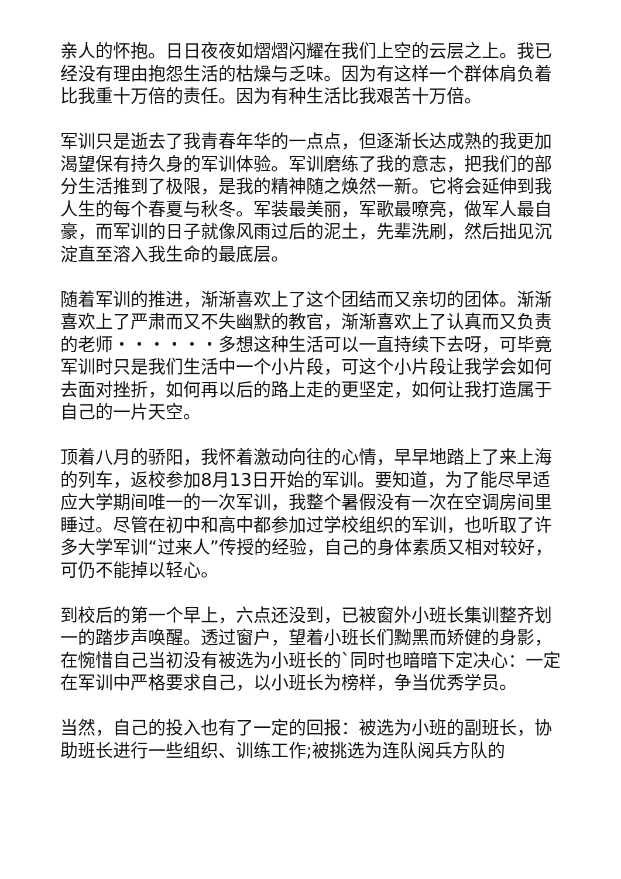亲人的怀抱。日日夜夜如熠熠闪耀在我们上空的云层之上。我已经没有理由抱怨生活的枯燥与乏味。因为有这样一个群体肩负着比我重十万倍的责任。因为有种生活比我艰苦十万倍。
军训只是逝去了我青春年华的一点点，但逐渐长达成熟的我更加渴望保有持久身的军训体验。军训磨练了我的意志，把我们的部分生活推到了极限，是我的精神随之焕然一新。它将会延伸到我人生的每个春夏与秋冬。军装最美丽，军歌最嘹亮，做军人最自豪，而军训的日子就像风雨过后的泥土，先辈洗刷，然后拙见沉淀直至溶入我生命的最底层。
随着军训的推进，渐渐喜欢上了这个团结而又亲切的团体。渐渐喜欢上了严肃而又不失幽默的教官，渐渐喜欢上了认真而又负责的老师・・・・・・多想这种生活可以一直持续下去呀，可毕竟军训时只是我们生活中一个小片段，可这个小片段让我学会如何去面对挫折，如何再以后的路上走的更坚定，如何让我打造属于自己的一片天空。
顶着八月的骄阳，我怀着激动向往的心情，早早地踏上了来上海的列车，返校参加8月13日开始的军训。要知道，为了能尽早适应大学期间唯一的一次军训，我整个暑假没有一次在空调房间里睡过。尽管在初中和高中都参加过学校组织的军训，也听取了许多大学军训“过来人”传授的经验，自己的身体素质又相对较好，可仍不能掉以轻心。
到校后的第一个早上，六点还没到，已被窗外小班长集训整齐划一的踏步声唤醒。透过窗户，望着小班长们黝黑而矫健的身影，在惋惜自己当初没有被选为小班长的`同时也暗暗下定决心：一定在军训中严格要求自己，以小班长为榜样，争当优秀学员。
当然，自己的投入也有了一定的回报：被选为小班的副班长，协助班长进行一些组织、训练工作;被挑选为连队阅兵方队的